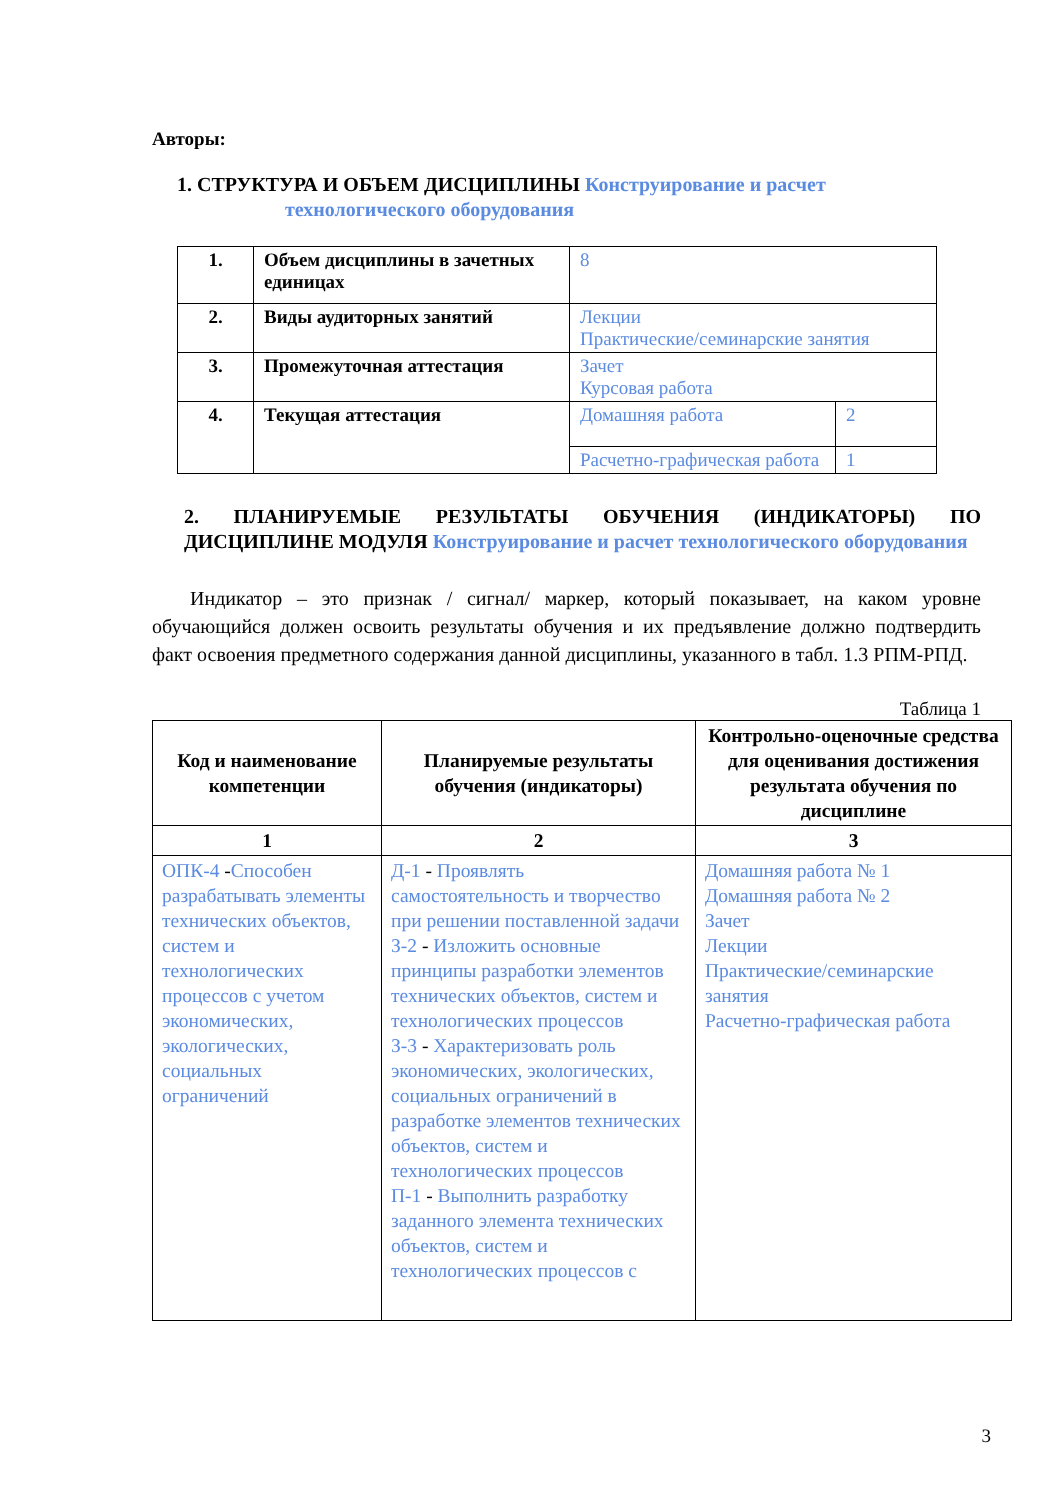Авторы:
1. СТРУКТУРА И ОБЪЕМ ДИСЦИПЛИНЫ Конструирование и расчет
технологического оборудования
| 1. | Объем дисциплины в зачетных единицах | 8 | |
| 2. | Виды аудиторных занятий | Лекции Практические/семинарские занятия | |
| 3. | Промежуточная аттестация | Зачет Курсовая работа | |
| 4. | Текущая аттестация | Домашняя работа | 2 |
| | | Расчетно-графическая работа | 1 |
2. ПЛАНИРУЕМЫЕ РЕЗУЛЬТАТЫ ОБУЧЕНИЯ (ИНДИКАТОРЫ) ПО ДИСЦИПЛИНЕ МОДУЛЯ Конструирование и расчет технологического оборудования
Индикатор – это признак / сигнал/ маркер, который показывает, на каком уровне обучающийся должен освоить результаты обучения и их предъявление должно подтвердить факт освоения предметного содержания данной дисциплины, указанного в табл. 1.3 РПМ-РПД.
Таблица 1
| Код и наименование компетенции | Планируемые результаты обучения (индикаторы) | Контрольно-оценочные средства для оценивания достижения результата обучения по дисциплине |
| --- | --- | --- |
| 1 | 2 | 3 |
| ОПК-4 - Способен разрабатывать элементы технических объектов, систем и технологических процессов с учетом экономических, экологических, социальных ограничений | Д-1 - Проявлять самостоятельность и творчество при решении поставленной задачи З-2 - Изложить основные принципы разработки элементов технических объектов, систем и технологических процессов З-3 - Характеризовать роль экономических, экологических, социальных ограничений в разработке элементов технических объектов, систем и технологических процессов П-1 - Выполнить разработку заданного элемента технических объектов, систем и технологических процессов с | Домашняя работа № 1 Домашняя работа № 2 Зачет Лекции Практические/семинарские занятия Расчетно-графическая работа |
3